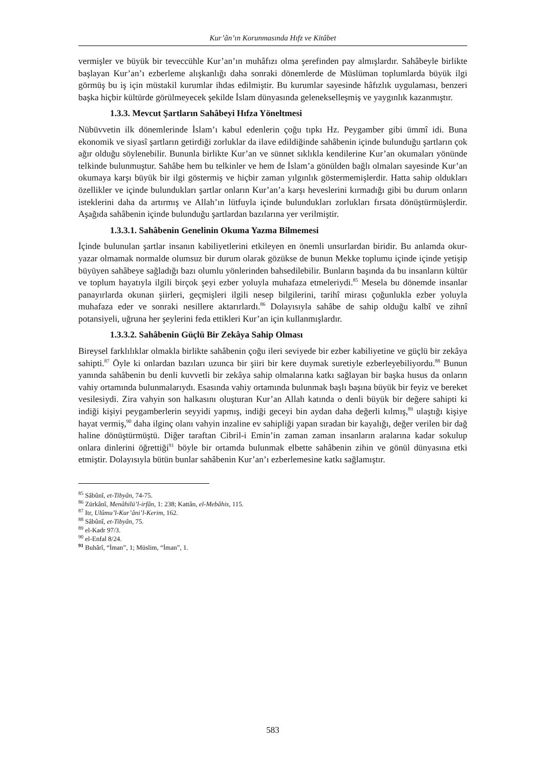Kur’ân’ın Korunmasında Hıfz ve Kitâbet
vermişler ve büyük bir teveccühle Kur’an’ın muhâfızı olma şerefinden pay almışlardır. Sahâbeyle birlikte başlayan Kur’an’ı ezberleme alışkanlığı daha sonraki dönemlerde de Müslüman toplumlarda büyük ilgi görmüş bu iş için müstakil kurumlar ihdas edilmiştir. Bu kurumlar sayesinde hâfızlık uygulaması, benzeri başka hiçbir kültürde görülmeyecek şekilde İslam dünyasında gelenekselleşmiş ve yaygınlık kazanmıştır.
1.3.3. Mevcut Şartların Sahâbeyi Hıfza Yöneltmesi
Nübüvvetin ilk dönemlerinde İslam’ı kabul edenlerin çoğu tıpkı Hz. Peygamber gibi ümmî idi. Buna ekonomik ve siyasî şartların getirdiği zorluklar da ilave edildiğinde sahâbenin içinde bulunduğu şartların çok ağır olduğu söylenebilir. Bununla birlikte Kur’an ve sünnet sıklıkla kendilerine Kur’an okumaları yönünde telkinde bulunmuştur. Sahâbe hem bu telkinler ve hem de İslam’a gönülden bağlı olmaları sayesinde Kur’an okumaya karşı büyük bir ilgi göstermiş ve hiçbir zaman yılgınlık göstermemişlerdir. Hatta sahip oldukları özellikler ve içinde bulundukları şartlar onların Kur’an’a karşı heveslerini kırmadığı gibi bu durum onların isteklerini daha da artırmış ve Allah’ın lütfuyla içinde bulundukları zorlukları fırsata dönüştürmüşlerdir. Aşağıda sahâbenin içinde bulunduğu şartlardan bazılarına yer verilmiştir.
1.3.3.1. Sahâbenin Genelinin Okuma Yazma Bilmemesi
İçinde bulunulan şartlar insanın kabiliyetlerini etkileyen en önemli unsurlardan biridir. Bu anlamda okur-yazar olmamak normalde olumsuz bir durum olarak gözükse de bunun Mekke toplumu içinde içinde yetişip büyüyen sahâbeye sağladığı bazı olumlu yönlerinden bahsedilebilir. Bunların başında da bu insanların kültür ve toplum hayatıyla ilgili birçok şeyi ezber yoluyla muhafaza etmeleriydi.<sup>85</sup> Mesela bu dönemde insanlar panayırlarda okunan şiirleri, geçmişleri ilgili nesep bilgilerini, tarihî mirası çoğunlukla ezber yoluyla muhafaza eder ve sonraki nesillere aktarırlardı.<sup>86</sup> Dolayısıyla sahâbe de sahip olduğu kalbî ve zihnî potansiyeli, uğruna her şeylerini feda ettikleri Kur’an için kullanmışlardır.
1.3.3.2. Sahâbenin Güçlü Bir Zekâya Sahip Olması
Bireysel farklılıklar olmakla birlikte sahâbenin çoğu ileri seviyede bir ezber kabiliyetine ve güçlü bir zekâya sahipti.<sup>87</sup> Öyle ki onlardan bazıları uzunca bir şiiri bir kere duymak suretiyle ezberleyebiliyordu.<sup>88</sup> Bunun yanında sahâbenin bu denli kuvvetli bir zekâya sahip olmalarına katkı sağlayan bir başka husus da onların vahiy ortamında bulunmalarıydı. Esasında vahiy ortamında bulunmak başlı başına büyük bir feyiz ve bereket vesilesiydi. Zira vahyin son halkasını oluşturan Kur’an Allah katında o denli büyük bir değere sahipti ki indiği kişiyi peygamberlerin seyyidi yapmış, indiği geceyi bin aydan daha değerli kılmış,<sup>89</sup> ulaştığı kişiye hayat vermiş,<sup>90</sup> daha ilginç olanı vahyin inzaline ev sahipliği yapan sıradan bir kayalığı, değer verilen bir dağ haline dönüştürmüştü. Diğer taraftan Cibril-i Emin’in zaman zaman insanların aralarına kadar sokulup onlara dinlerini öğrettiği<sup>91</sup> böyle bir ortamda bulunmak elbette sahâbenin zihin ve gönül dünyasına etki etmiştir. Dolayısıyla bütün bunlar sahâbenin Kur’an’ı ezberlemesine katkı sağlamıştır.
<sup>85</sup> Sâbûnî, et-Tibyân, 74-75.
<sup>86</sup> Zürkânî, Menâhilü’l-irfân, 1: 238; Kattân, el-Mebâhis, 115.
<sup>87</sup> Itr, Ulûmu’l-Kur’âni’l-Kerim, 162.
<sup>88</sup> Sâbûnî, et-Tibyân, 75.
<sup>89</sup> el-Kadr 97/3.
<sup>90</sup> el-Enfal 8/24.
<sup>91</sup> Buhârî, “İman”, 1; Müslim, “İman”, 1.
583